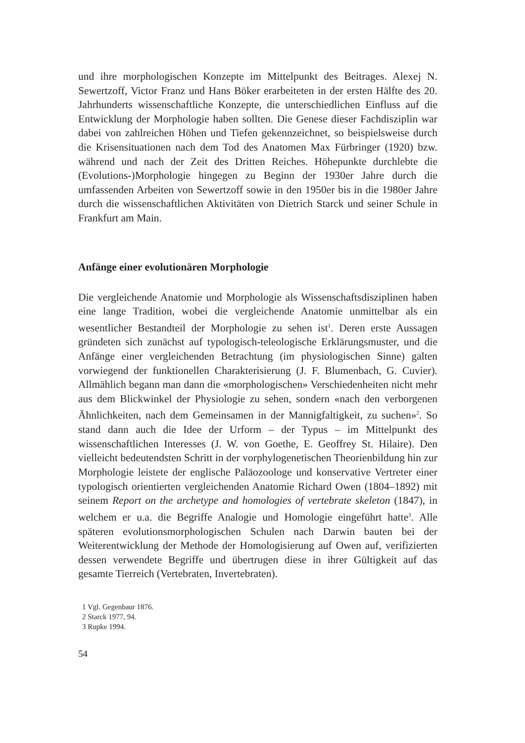und ihre morphologischen Konzepte im Mittelpunkt des Beitrages. Alexej N. Sewertzoff, Victor Franz und Hans Böker erarbeiteten in der ersten Hälfte des 20. Jahrhunderts wissenschaftliche Konzepte, die unterschiedlichen Einfluss auf die Entwicklung der Morphologie haben sollten. Die Genese dieser Fachdisziplin war dabei von zahlreichen Höhen und Tiefen gekennzeichnet, so beispielsweise durch die Krisensituationen nach dem Tod des Anatomen Max Fürbringer (1920) bzw. während und nach der Zeit des Dritten Reiches. Höhepunkte durchlebte die (Evolutions-)Morphologie hingegen zu Beginn der 1930er Jahre durch die umfassenden Arbeiten von Sewertzoff sowie in den 1950er bis in die 1980er Jahre durch die wissenschaftlichen Aktivitäten von Dietrich Starck und seiner Schule in Frankfurt am Main.
Anfänge einer evolutionären Morphologie
Die vergleichende Anatomie und Morphologie als Wissenschaftsdisziplinen haben eine lange Tradition, wobei die vergleichende Anatomie unmittelbar als ein wesentlicher Bestandteil der Morphologie zu sehen ist<sup>1</sup>. Deren erste Aussagen gründeten sich zunächst auf typologisch-teleologische Erklärungsmuster, und die Anfänge einer vergleichenden Betrachtung (im physiologischen Sinne) galten vorwiegend der funktionellen Charakterisierung (J. F. Blumenbach, G. Cuvier). Allmählich begann man dann die «morphologischen» Verschiedenheiten nicht mehr aus dem Blickwinkel der Physiologie zu sehen, sondern «nach den verborgenen Ähnlichkeiten, nach dem Gemeinsamen in der Mannigfaltigkeit, zu suchen»<sup>2</sup>. So stand dann auch die Idee der Urform – der Typus – im Mittelpunkt des wissenschaftlichen Interesses (J. W. von Goethe, E. Geoffrey St. Hilaire). Den vielleicht bedeutendsten Schritt in der vorphylogenetischen Theorienbildung hin zur Morphologie leistete der englische Paläozoologe und konservative Vertreter einer typologisch orientierten vergleichenden Anatomie Richard Owen (1804–1892) mit seinem Report on the archetype and homologies of vertebrate skeleton (1847), in welchem er u.a. die Begriffe Analogie und Homologie eingeführt hatte<sup>3</sup>. Alle späteren evolutionsmorphologischen Schulen nach Darwin bauten bei der Weiterentwicklung der Methode der Homologisierung auf Owen auf, verifizierten dessen verwendete Begriffe und übertrugen diese in ihrer Gültigkeit auf das gesamte Tierreich (Vertebraten, Invertebraten).
1 Vgl. Gegenbaur 1876.
2 Starck 1977, 94.
3 Rupke 1994.
54